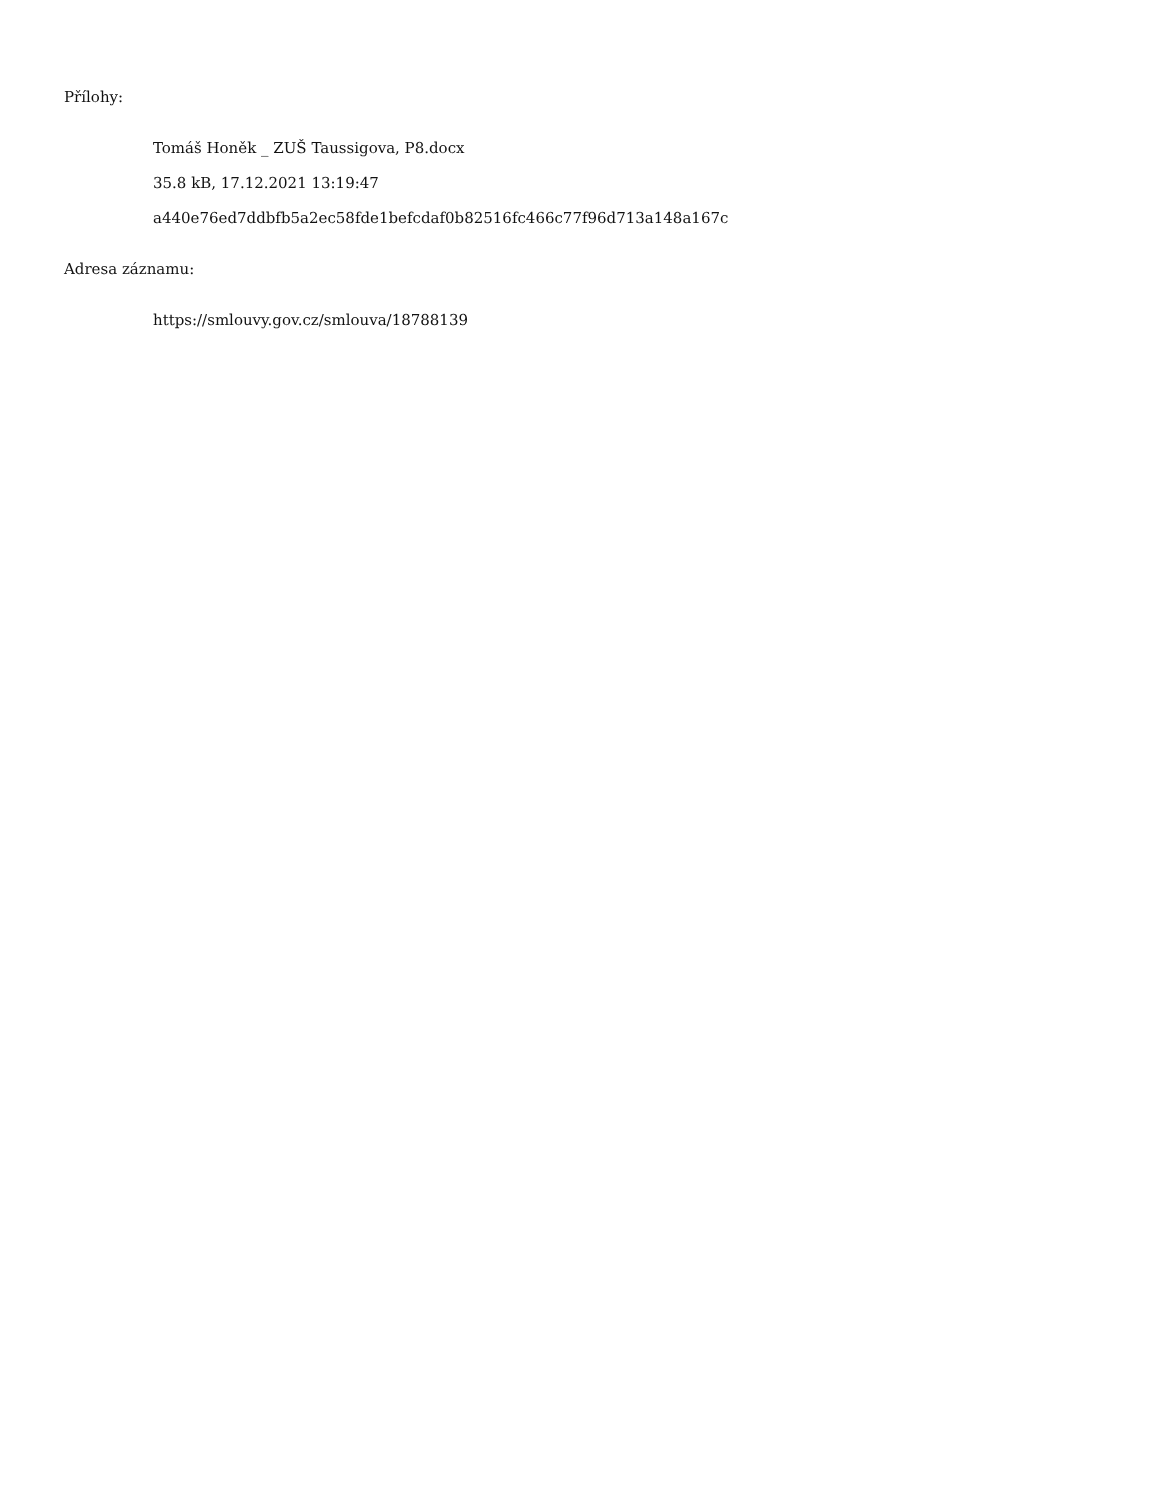Přílohy:
Tomáš Honěk _ ZUŠ Taussigova, P8.docx
35.8 kB, 17.12.2021 13:19:47
a440e76ed7ddbfb5a2ec58fde1befcdaf0b82516fc466c77f96d713a148a167c
Adresa záznamu:
https://smlouvy.gov.cz/smlouva/18788139